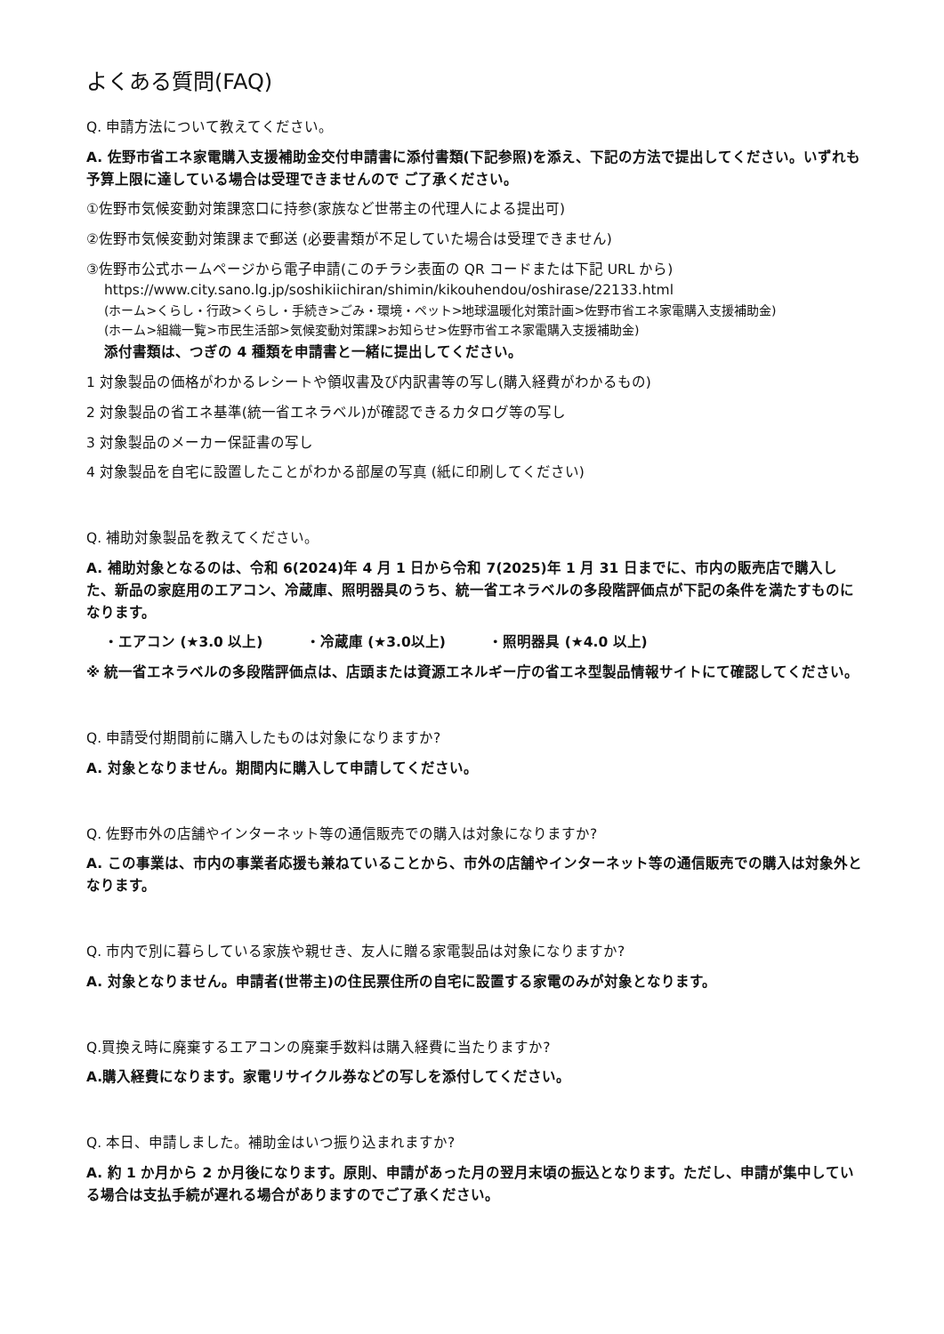よくある質問(FAQ)
Q. 申請方法について教えてください。
A. 佐野市省エネ家電購入支援補助金交付申請書に添付書類(下記参照)を添え、下記の方法で提出してください。いずれも予算上限に達している場合は受理できませんので ご了承ください。
①佐野市気候変動対策課窓口に持参(家族など世帯主の代理人による提出可)
②佐野市気候変動対策課まで郵送 (必要書類が不足していた場合は受理できません)
③佐野市公式ホームページから電子申請(このチラシ表面の QR コードまたは下記 URL から)
https://www.city.sano.lg.jp/soshikiichiran/shimin/kikouhendou/oshirase/22133.html
(ホーム>くらし・行政>くらし・手続き>ごみ・環境・ペット>地球温暖化対策計画>佐野市省エネ家電購入支援補助金)
(ホーム>組織一覧>市民生活部>気候変動対策課>お知らせ>佐野市省エネ家電購入支援補助金)
添付書類は、つぎの 4 種類を申請書と一緒に提出してください。
1 対象製品の価格がわかるレシートや領収書及び内訳書等の写し(購入経費がわかるもの)
2 対象製品の省エネ基準(統一省エネラベル)が確認できるカタログ等の写し
3 対象製品のメーカー保証書の写し
4 対象製品を自宅に設置したことがわかる部屋の写真 (紙に印刷してください)
Q. 補助対象製品を教えてください。
A. 補助対象となるのは、令和 6(2024)年 4 月 1 日から令和 7(2025)年 1 月 31 日までに、市内の販売店で購入した、新品の家庭用のエアコン、冷蔵庫、照明器具のうち、統一省エネラベルの多段階評価点が下記の条件を満たすものになります。
・エアコン (★3.0 以上) ・冷蔵庫 (★3.0以上) ・照明器具 (★4.0 以上)
※ 統一省エネラベルの多段階評価点は、店頭または資源エネルギー庁の省エネ型製品情報サイトにて確認してください。
Q. 申請受付期間前に購入したものは対象になりますか?
A. 対象となりません。期間内に購入して申請してください。
Q. 佐野市外の店舗やインターネット等の通信販売での購入は対象になりますか?
A. この事業は、市内の事業者応援も兼ねていることから、市外の店舗やインターネット等の通信販売での購入は対象外となります。
Q. 市内で別に暮らしている家族や親せき、友人に贈る家電製品は対象になりますか?
A. 対象となりません。申請者(世帯主)の住民票住所の自宅に設置する家電のみが対象となります。
Q.買換え時に廃棄するエアコンの廃棄手数料は購入経費に当たりますか?
A.購入経費になります。家電リサイクル券などの写しを添付してください。
Q. 本日、申請しました。補助金はいつ振り込まれますか?
A. 約 1 か月から 2 か月後になります。原則、申請があった月の翌月末頃の振込となります。ただし、申請が集中している場合は支払手続が遅れる場合がありますのでご了承ください。